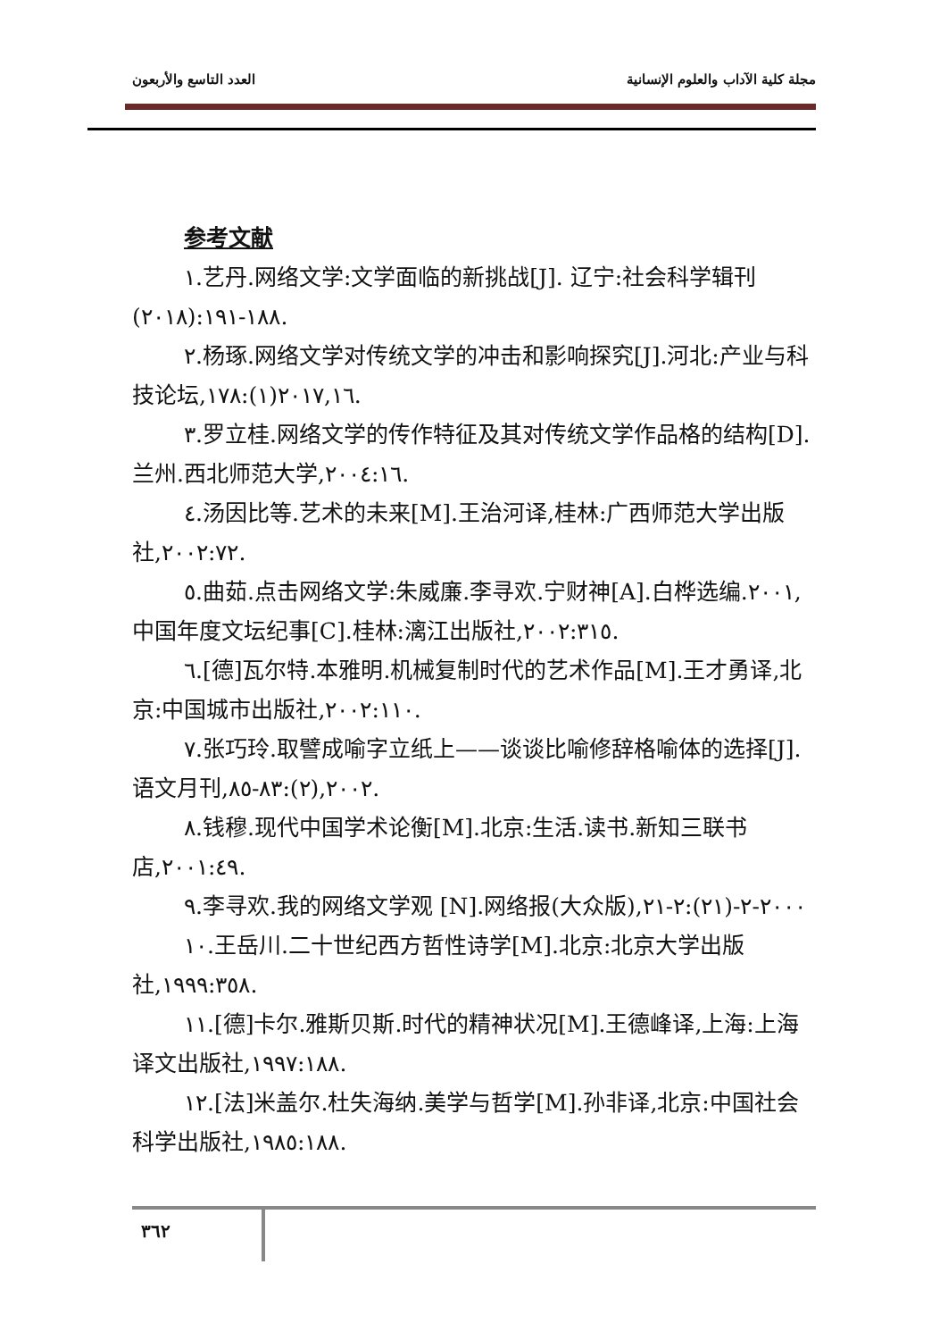العدد التاسع والأربعون مجلة كلية الآداب والعلوم الإنسانية
参考文献
١.艺丹.网络文学:文学面临的新挑战[J]. 辽宁:社会科学辑刊(٢٠١٨):١٨٨-١٩١.
٢.杨琢.网络文学对传统文学的冲击和影响探究[J].河北:产业与科技论坛,٢٠١٧,١٦(١):١٧٨.
٣.罗立桂.网络文学的传作特征及其对传统文学作品格的结构[D].兰州.西北师范大学,٢٠٠٤:١٦.
٤.汤因比等.艺术的未来[M].王治河译,桂林:广西师范大学出版社,٢٠٠٢:٧٢.
٥.曲茹.点击网络文学:朱威廉.李寻欢.宁财神[A].白桦选编.٢٠٠١,中国年度文坛纪事[C].桂林:漓江出版社,٢٠٠٢:٣١٥.
٦.[德]瓦尔特.本雅明.机械复制时代的艺术作品[M].王才勇译,北京:中国城市出版社,٢٠٠٢:١١٠.
٧.张巧玲.取譬成喻字立纸上——谈谈比喻修辞格喻体的选择[J].语文月刊,٢٠٠٢,(٢):٨٣-٨٥.
٨.钱穆.现代中国学术论衡[M].北京:生活.读书.新知三联书店,٢٠٠١:٤٩.
٩.李寻欢.我的网络文学观 [N].网络报(大众版),٢٠٠٠-٢-(٢١):٢-٢١
١٠.王岳川.二十世纪西方哲性诗学[M].北京:北京大学出版社,١٩٩٩:٣٥٨.
١١.[德]卡尔.雅斯贝斯.时代的精神状况[M].王德峰译,上海:上海译文出版社,١٩٩٧:١٨٨.
١٢.[法]米盖尔.杜失海纳.美学与哲学[M].孙非译,北京:中国社会科学出版社,١٩٨٥:١٨٨.
٣٦٢